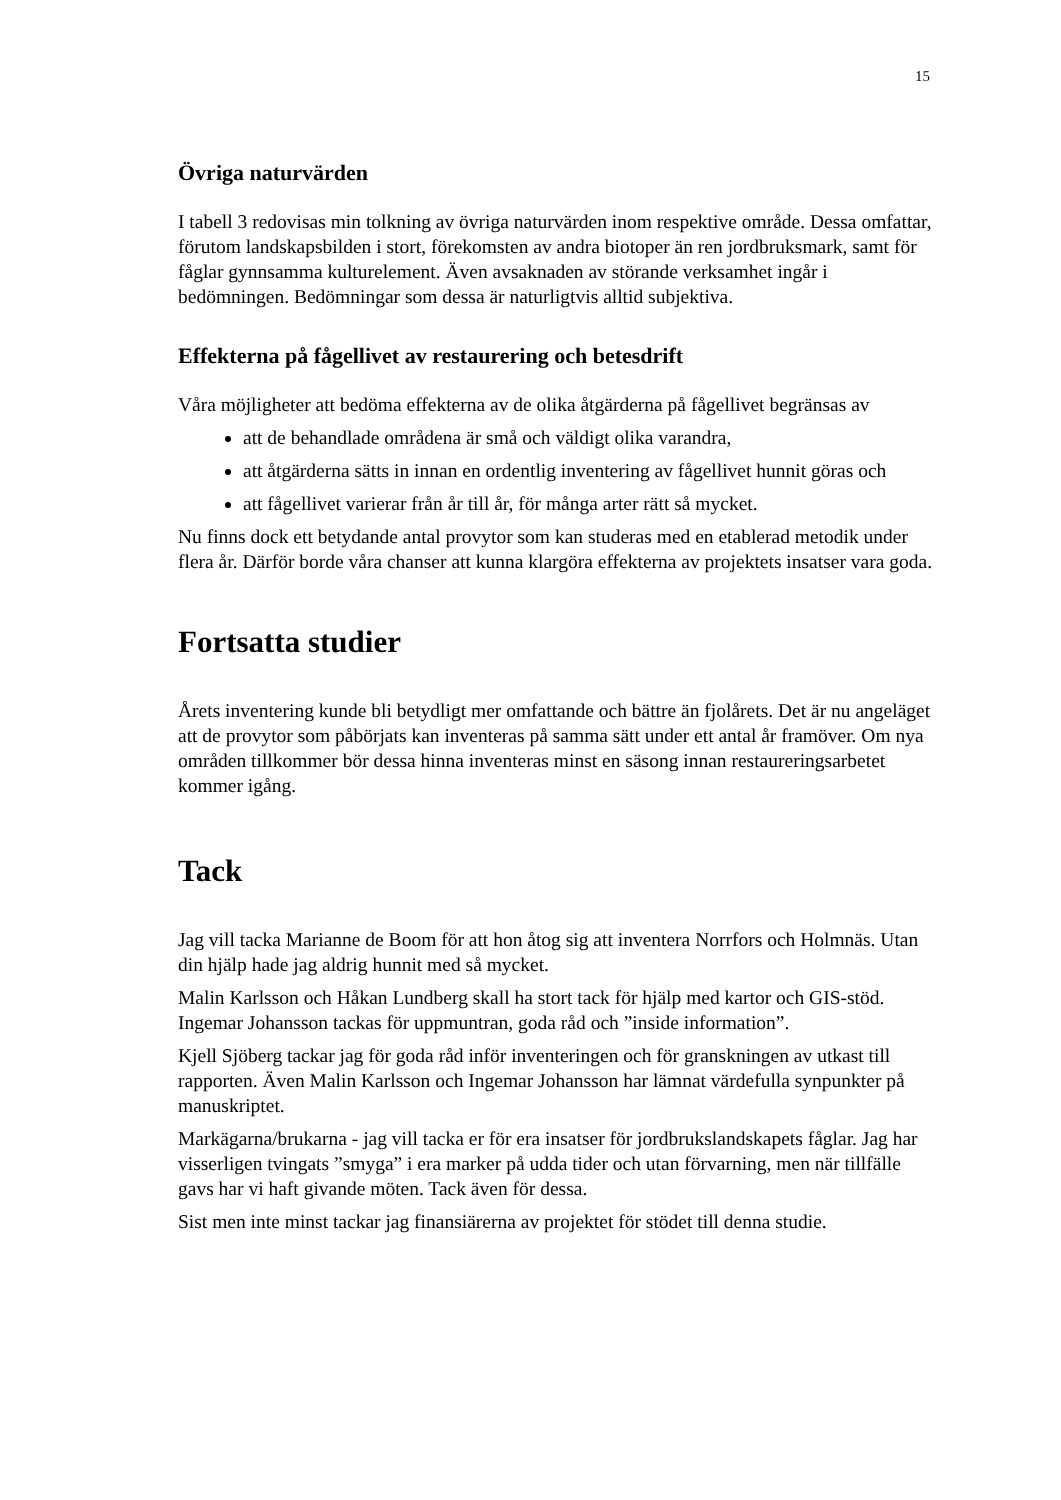15
Övriga naturvärden
I tabell 3 redovisas min tolkning av övriga naturvärden inom respektive område. Dessa omfattar, förutom landskapsbilden i stort, förekomsten av andra biotoper än ren jordbruksmark, samt för fåglar gynnsamma kulturelement. Även avsaknaden av störande verksamhet ingår i bedömningen. Bedömningar som dessa är naturligtvis alltid subjektiva.
Effekterna på fågellivet av restaurering och betesdrift
Våra möjligheter att bedöma effekterna av de olika åtgärderna på fågellivet begränsas av
att de behandlade områdena är små och väldigt olika varandra,
att åtgärderna sätts in innan en ordentlig inventering av fågellivet hunnit göras och
att fågellivet varierar från år till år, för många arter rätt så mycket.
Nu finns dock ett betydande antal provytor som kan studeras med en etablerad metodik under flera år. Därför borde våra chanser att kunna klargöra effekterna av projektets insatser vara goda.
Fortsatta studier
Årets inventering kunde bli betydligt mer omfattande och bättre än fjolårets. Det är nu angeläget att de provytor som påbörjats kan inventeras på samma sätt under ett antal år framöver. Om nya områden tillkommer bör dessa hinna inventeras minst en säsong innan restaureringsarbetet kommer igång.
Tack
Jag vill tacka Marianne de Boom för att hon åtog sig att inventera Norrfors och Holmnäs. Utan din hjälp hade jag aldrig hunnit med så mycket.
Malin Karlsson och Håkan Lundberg skall ha stort tack för hjälp med kartor och GIS-stöd. Ingemar Johansson tackas för uppmuntran, goda råd och ”inside information”.
Kjell Sjöberg tackar jag för goda råd inför inventeringen och för granskningen av utkast till rapporten. Även Malin Karlsson och Ingemar Johansson har lämnat värdefulla synpunkter på manuskriptet.
Markägarna/brukarna - jag vill tacka er för era insatser för jordbrukslandskapets fåglar. Jag har visserligen tvingats ”smyga” i era marker på udda tider och utan förvarning, men när tillfälle gavs har vi haft givande möten. Tack även för dessa.
Sist men inte minst tackar jag finansiärerna av projektet för stödet till denna studie.